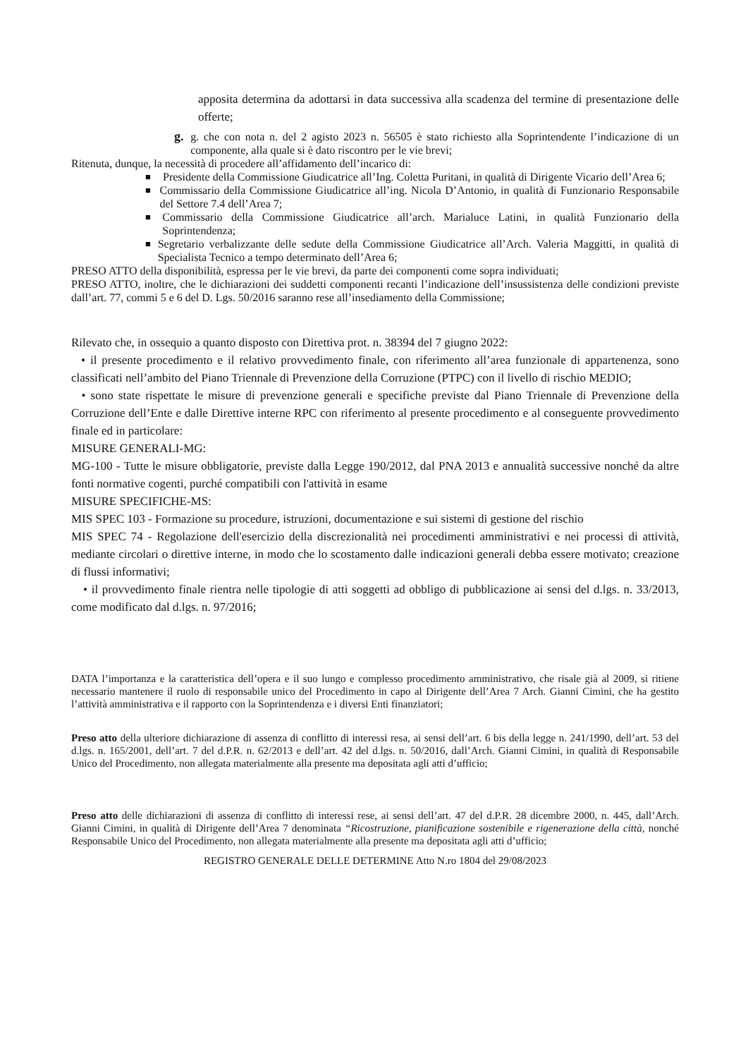apposita determina da adottarsi in data successiva alla scadenza del termine di presentazione delle offerte;
g. g. che con nota n. del 2 agisto 2023 n. 56505 è stato richiesto alla Soprintendente l’indicazione di un componente, alla quale si è dato riscontro per le vie brevi;
Ritenuta, dunque, la necessità di procedere all’affidamento dell’incarico di:
■
Presidente della Commissione Giudicatrice all’Ing. Coletta Puritani, in qualità di Dirigente Vicario dell’Area 6;
■
Commissario della Commissione Giudicatrice all’ing. Nicola D’Antonio, in qualità di Funzionario Responsabile del Settore 7.4 dell’Area 7;
■
Commissario della Commissione Giudicatrice all’arch. Marialuce Latini, in qualità Funzionario della Soprintendenza;
■
Segretario verbalizzante delle sedute della Commissione Giudicatrice all’Arch. Valeria Maggitti, in qualità di Specialista Tecnico a tempo determinato dell’Area 6;
PRESO ATTO della disponibilità, espressa per le vie brevi, da parte dei componenti come sopra individuati;
PRESO ATTO, inoltre, che le dichiarazioni dei suddetti componenti recanti l’indicazione dell’insussistenza delle condizioni previste dall’art. 77, commi 5 e 6 del D. Lgs. 50/2016 saranno rese all’insediamento della Commissione;
Rilevato che, in ossequio a quanto disposto con Direttiva prot. n. 38394 del 7 giugno 2022:
• il presente procedimento e il relativo provvedimento finale, con riferimento all’area funzionale di appartenenza, sono classificati nell’ambito del Piano Triennale di Prevenzione della Corruzione (PTPC) con il livello di rischio MEDIO;
• sono state rispettate le misure di prevenzione generali e specifiche previste dal Piano Triennale di Prevenzione della Corruzione dell’Ente e dalle Direttive interne RPC con riferimento al presente procedimento e al conseguente provvedimento finale ed in particolare:
MISURE GENERALI-MG:
MG-100 - Tutte le misure obbligatorie, previste dalla Legge 190/2012, dal PNA 2013 e annualità successive nonché da altre fonti normative cogenti, purché compatibili con l'attività in esame
MISURE SPECIFICHE-MS:
MIS SPEC 103 - Formazione su procedure, istruzioni, documentazione e sui sistemi di gestione del rischio
MIS SPEC 74 - Regolazione dell'esercizio della discrezionalità nei procedimenti amministrativi e nei processi di attività, mediante circolari o direttive interne, in modo che lo scostamento dalle indicazioni generali debba essere motivato; creazione di flussi informativi;
• il provvedimento finale rientra nelle tipologie di atti soggetti ad obbligo di pubblicazione ai sensi del d.lgs. n. 33/2013, come modificato dal d.lgs. n. 97/2016;
DATA l’importanza e la caratteristica dell’opera e il suo lungo e complesso procedimento amministrativo, che risale già al 2009, si ritiene necessario mantenere il ruolo di responsabile unico del Procedimento in capo al Dirigente dell’Area 7 Arch. Gianni Cimini, che ha gestito l’attività amministrativa e il rapporto con la Soprintendenza e i diversi Enti finanziatori;
Preso atto della ulteriore dichiarazione di assenza di conflitto di interessi resa, ai sensi dell’art. 6 bis della legge n. 241/1990, dell’art. 53 del d.lgs. n. 165/2001, dell’art. 7 del d.P.R. n. 62/2013 e dell’art. 42 del d.lgs. n. 50/2016, dall’Arch. Gianni Cimini, in qualità di Responsabile Unico del Procedimento, non allegata materialmente alla presente ma depositata agli atti d’ufficio;
Preso atto delle dichiarazioni di assenza di conflitto di interessi rese, ai sensi dell’art. 47 del d.P.R. 28 dicembre 2000, n. 445, dall’Arch. Gianni Cimini, in qualità di Dirigente dell’Area 7 denominata “Ricostruzione, pianificazione sostenibile e rigenerazione della città, nonché Responsabile Unico del Procedimento, non allegata materialmente alla presente ma depositata agli atti d’ufficio;
REGISTRO GENERALE DELLE DETERMINE Atto N.ro 1804 del 29/08/2023